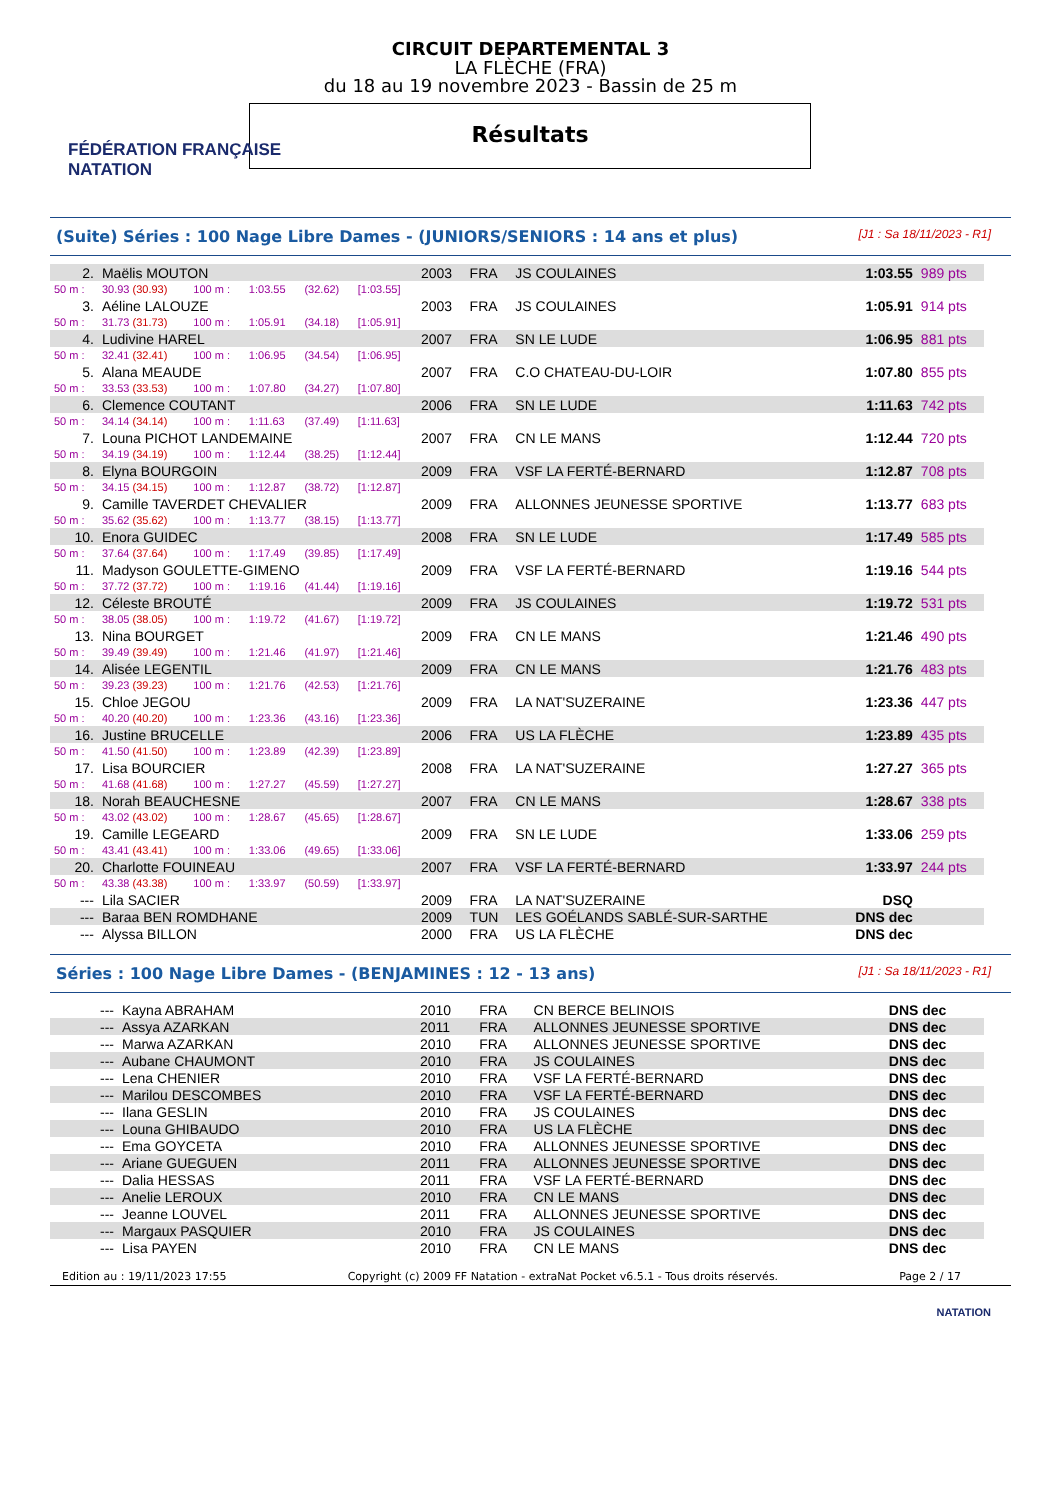FÉDÉRATION FRANÇAISE
NATATION
CIRCUIT DEPARTEMENTAL 3
LA FLÈCHE (FRA)
du 18 au 19 novembre 2023 - Bassin de 25 m
Résultats
(Suite) Séries : 100 Nage Libre Dames - (JUNIORS/SENIORS : 14 ans et plus) [J1 : Sa 18/11/2023 - R1]
| 2. | Maëlis MOUTON | | | | | 2003 | FRA | JS COULAINES | 1:03.55 | 989 pts |
| 50 m : | 30.93 (30.93) | 100 m : | 1:03.55 | (32.62) | [1:03.55] | | | | | |
| 3. | Aéline LALOUZE | | | | | 2003 | FRA | JS COULAINES | 1:05.91 | 914 pts |
| 50 m : | 31.73 (31.73) | 100 m : | 1:05.91 | (34.18) | [1:05.91] | | | | | |
| 4. | Ludivine HAREL | | | | | 2007 | FRA | SN LE LUDE | 1:06.95 | 881 pts |
| 50 m : | 32.41 (32.41) | 100 m : | 1:06.95 | (34.54) | [1:06.95] | | | | | |
| 5. | Alana MEAUDE | | | | | 2007 | FRA | C.O CHATEAU-DU-LOIR | 1:07.80 | 855 pts |
| 50 m : | 33.53 (33.53) | 100 m : | 1:07.80 | (34.27) | [1:07.80] | | | | | |
| 6. | Clemence COUTANT | | | | | 2006 | FRA | SN LE LUDE | 1:11.63 | 742 pts |
| 50 m : | 34.14 (34.14) | 100 m : | 1:11.63 | (37.49) | [1:11.63] | | | | | |
| 7. | Louna PICHOT LANDEMAINE | | | | | 2007 | FRA | CN LE MANS | 1:12.44 | 720 pts |
| 50 m : | 34.19 (34.19) | 100 m : | 1:12.44 | (38.25) | [1:12.44] | | | | | |
| 8. | Elyna BOURGOIN | | | | | 2009 | FRA | VSF LA FERTÉ-BERNARD | 1:12.87 | 708 pts |
| 50 m : | 34.15 (34.15) | 100 m : | 1:12.87 | (38.72) | [1:12.87] | | | | | |
| 9. | Camille TAVERDET CHEVALIER | | | | | 2009 | FRA | ALLONNES JEUNESSE SPORTIVE | 1:13.77 | 683 pts |
| 50 m : | 35.62 (35.62) | 100 m : | 1:13.77 | (38.15) | [1:13.77] | | | | | |
| 10. | Enora GUIDEC | | | | | 2008 | FRA | SN LE LUDE | 1:17.49 | 585 pts |
| 50 m : | 37.64 (37.64) | 100 m : | 1:17.49 | (39.85) | [1:17.49] | | | | | |
| 11. | Madyson GOULETTE-GIMENO | | | | | 2009 | FRA | VSF LA FERTÉ-BERNARD | 1:19.16 | 544 pts |
| 50 m : | 37.72 (37.72) | 100 m : | 1:19.16 | (41.44) | [1:19.16] | | | | | |
| 12. | Céleste BROUTÉ | | | | | 2009 | FRA | JS COULAINES | 1:19.72 | 531 pts |
| 50 m : | 38.05 (38.05) | 100 m : | 1:19.72 | (41.67) | [1:19.72] | | | | | |
| 13. | Nina BOURGET | | | | | 2009 | FRA | CN LE MANS | 1:21.46 | 490 pts |
| 50 m : | 39.49 (39.49) | 100 m : | 1:21.46 | (41.97) | [1:21.46] | | | | | |
| 14. | Alisée LEGENTIL | | | | | 2009 | FRA | CN LE MANS | 1:21.76 | 483 pts |
| 50 m : | 39.23 (39.23) | 100 m : | 1:21.76 | (42.53) | [1:21.76] | | | | | |
| 15. | Chloe JEGOU | | | | | 2009 | FRA | LA NAT'SUZERAINE | 1:23.36 | 447 pts |
| 50 m : | 40.20 (40.20) | 100 m : | 1:23.36 | (43.16) | [1:23.36] | | | | | |
| 16. | Justine BRUCELLE | | | | | 2006 | FRA | US LA FLÈCHE | 1:23.89 | 435 pts |
| 50 m : | 41.50 (41.50) | 100 m : | 1:23.89 | (42.39) | [1:23.89] | | | | | |
| 17. | Lisa BOURCIER | | | | | 2008 | FRA | LA NAT'SUZERAINE | 1:27.27 | 365 pts |
| 50 m : | 41.68 (41.68) | 100 m : | 1:27.27 | (45.59) | [1:27.27] | | | | | |
| 18. | Norah BEAUCHESNE | | | | | 2007 | FRA | CN LE MANS | 1:28.67 | 338 pts |
| 50 m : | 43.02 (43.02) | 100 m : | 1:28.67 | (45.65) | [1:28.67] | | | | | |
| 19. | Camille LEGEARD | | | | | 2009 | FRA | SN LE LUDE | 1:33.06 | 259 pts |
| 50 m : | 43.41 (43.41) | 100 m : | 1:33.06 | (49.65) | [1:33.06] | | | | | |
| 20. | Charlotte FOUINEAU | | | | | 2007 | FRA | VSF LA FERTÉ-BERNARD | 1:33.97 | 244 pts |
| 50 m : | 43.38 (43.38) | 100 m : | 1:33.97 | (50.59) | [1:33.97] | | | | | |
| --- | Lila SACIER | | | | | 2009 | FRA | LA NAT'SUZERAINE | DSQ | |
| --- | Baraa BEN ROMDHANE | | | | | 2009 | TUN | LES GOÉLANDS SABLÉ-SUR-SARTHE | DNS dec | |
| --- | Alyssa BILLON | | | | | 2000 | FRA | US LA FLÈCHE | DNS dec | |
Séries : 100 Nage Libre Dames - (BENJAMINES : 12 - 13 ans) [J1 : Sa 18/11/2023 - R1]
| --- | Kayna ABRAHAM | 2010 | FRA | CN BERCE BELINOIS | DNS dec |
| --- | Assya AZARKAN | 2011 | FRA | ALLONNES JEUNESSE SPORTIVE | DNS dec |
| --- | Marwa AZARKAN | 2010 | FRA | ALLONNES JEUNESSE SPORTIVE | DNS dec |
| --- | Aubane CHAUMONT | 2010 | FRA | JS COULAINES | DNS dec |
| --- | Lena CHENIER | 2010 | FRA | VSF LA FERTÉ-BERNARD | DNS dec |
| --- | Marilou DESCOMBES | 2010 | FRA | VSF LA FERTÉ-BERNARD | DNS dec |
| --- | Ilana GESLIN | 2010 | FRA | JS COULAINES | DNS dec |
| --- | Louna GHIBAUDO | 2010 | FRA | US LA FLÈCHE | DNS dec |
| --- | Ema GOYCETA | 2010 | FRA | ALLONNES JEUNESSE SPORTIVE | DNS dec |
| --- | Ariane GUEGUEN | 2011 | FRA | ALLONNES JEUNESSE SPORTIVE | DNS dec |
| --- | Dalia HESSAS | 2011 | FRA | VSF LA FERTÉ-BERNARD | DNS dec |
| --- | Anelie LEROUX | 2010 | FRA | CN LE MANS | DNS dec |
| --- | Jeanne LOUVEL | 2011 | FRA | ALLONNES JEUNESSE SPORTIVE | DNS dec |
| --- | Margaux PASQUIER | 2010 | FRA | JS COULAINES | DNS dec |
| --- | Lisa PAYEN | 2010 | FRA | CN LE MANS | DNS dec |
Edition au : 19/11/2023 17:55 Copyright (c) 2009 FF Natation - extraNat Pocket v6.5.1 - Tous droits réservés. Page 2 / 17
NATATION